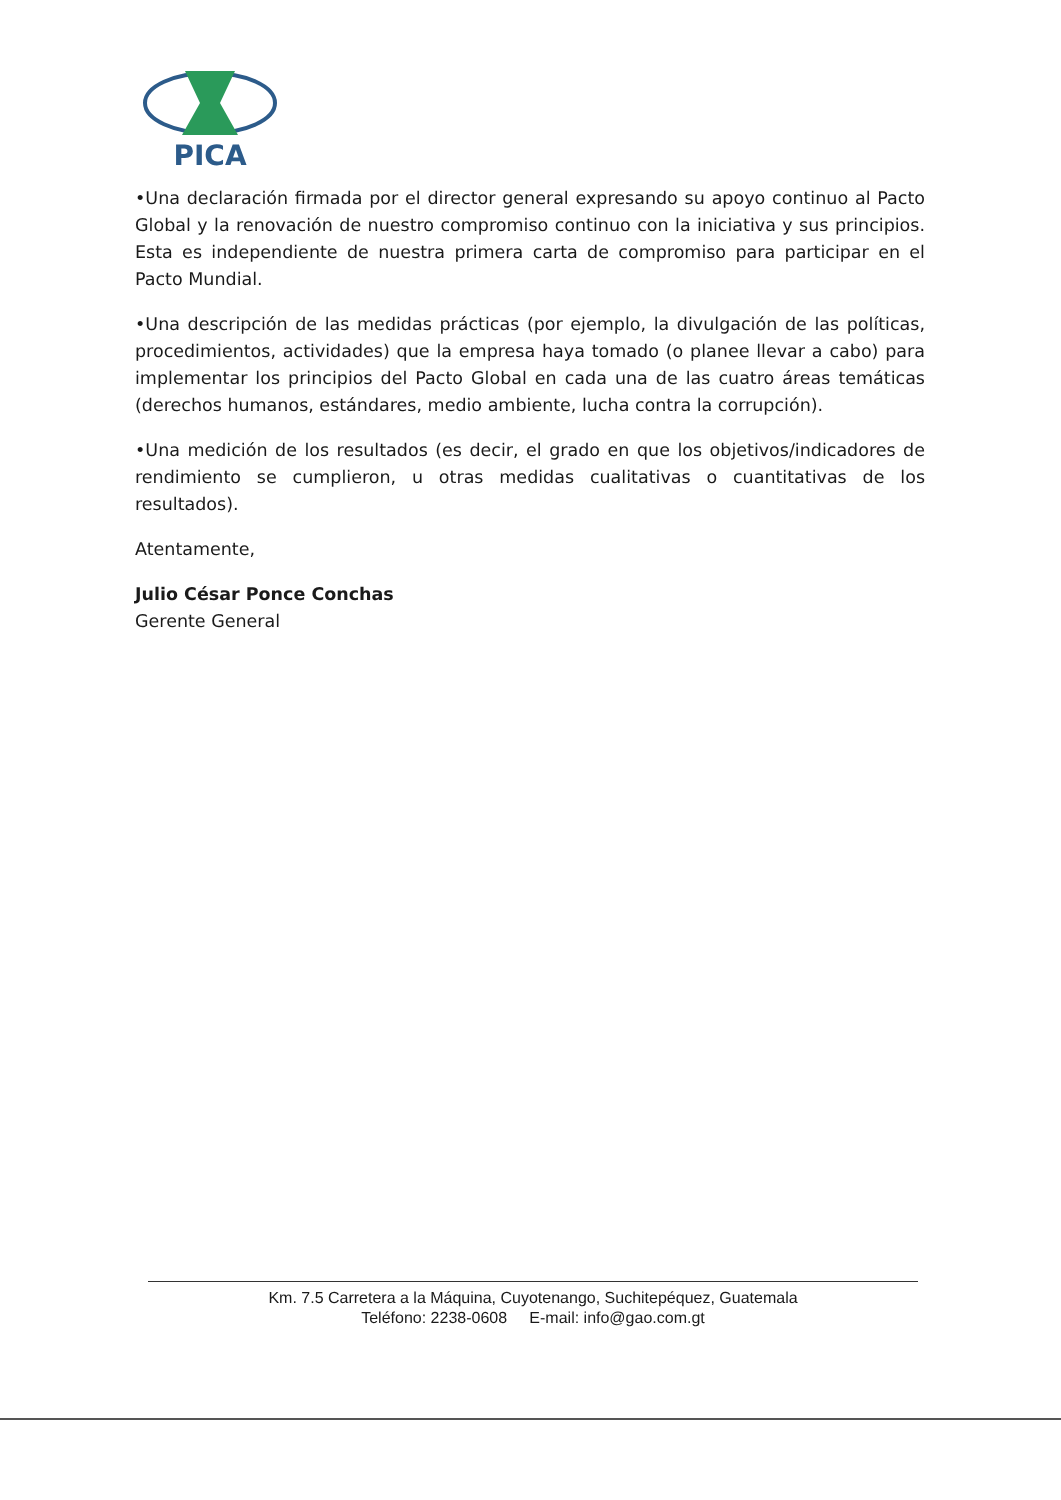PICA
•Una declaración firmada por el director general expresando su apoyo continuo al Pacto Global y la renovación de nuestro compromiso continuo con la iniciativa y sus principios. Esta es independiente de nuestra primera carta de compromiso para participar en el Pacto Mundial.
•Una descripción de las medidas prácticas (por ejemplo, la divulgación de las políticas, procedimientos, actividades) que la empresa haya tomado (o planee llevar a cabo) para implementar los principios del Pacto Global en cada una de las cuatro áreas temáticas (derechos humanos, estándares, medio ambiente, lucha contra la corrupción).
•Una medición de los resultados (es decir, el grado en que los objetivos/indicadores de rendimiento se cumplieron, u otras medidas cualitativas o cuantitativas de los resultados).
Atentamente,
Julio César Ponce Conchas
Gerente General
Km. 7.5 Carretera a la Máquina, Cuyotenango, Suchitepéquez, Guatemala
Teléfono: 2238-0608 E-mail: info@gao.com.gt